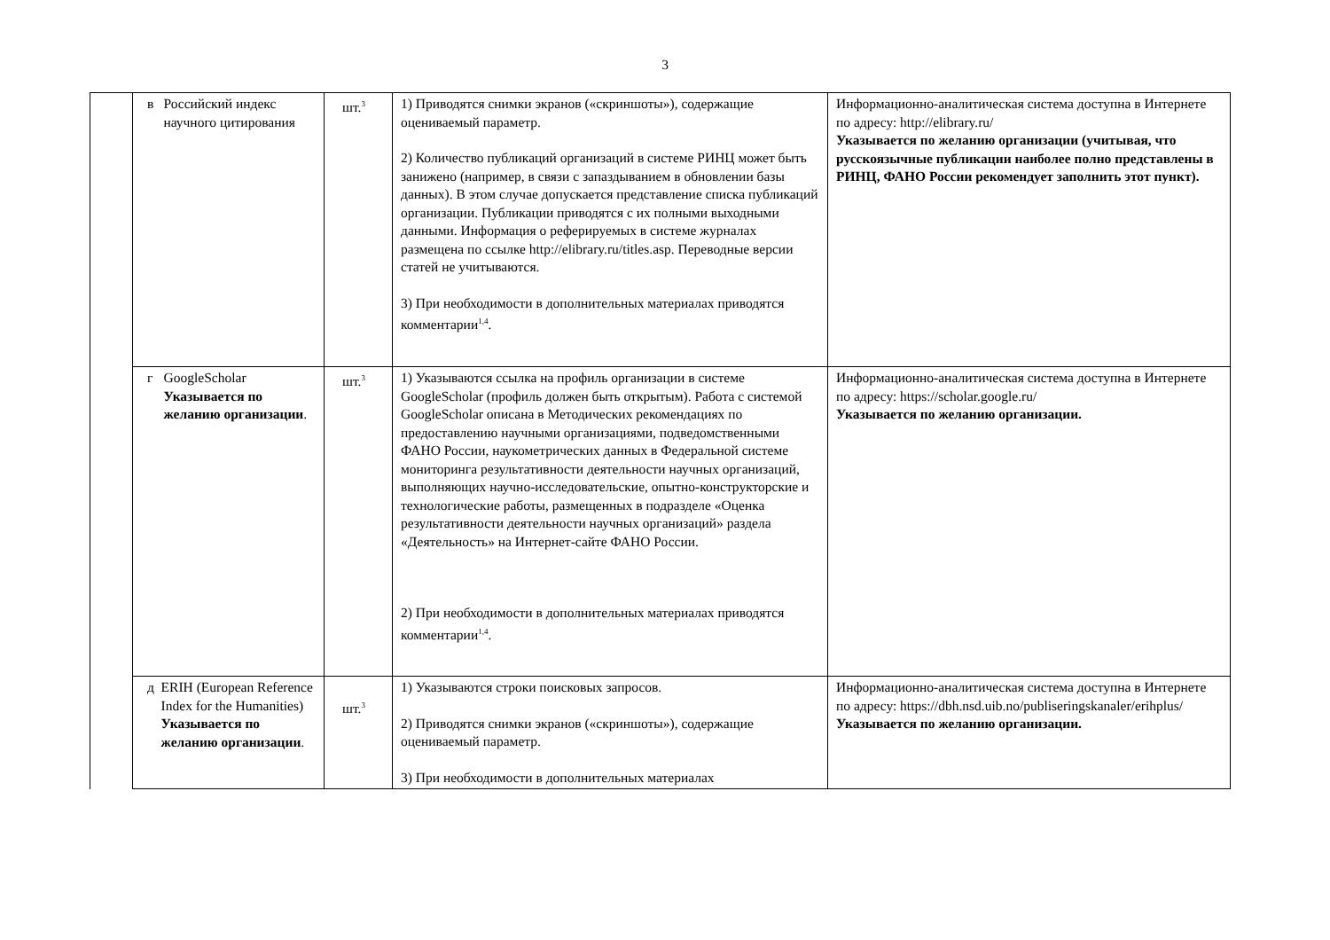3
| | в Российский индекс научного цитирования | шт.<sup>3</sup> | 1) Приводятся снимки экранов («скриншоты»), содержащие оцениваемый параметр. 2) Количество публикаций организаций в системе РИНЦ может быть занижено (например, в связи с запаздыванием в обновлении базы данных). В этом случае допускается представление списка публикаций организации. Публикации приводятся с их полными выходными данными. Информация о реферируемых в системе журналах размещена по ссылке http://elibrary.ru/titles.asp. Переводные версии статей не учитываются. 3) При необходимости в дополнительных материалах приводятся комментарии<sup>1,4</sup>. | Информационно-аналитическая система доступна в Интернете по адресу: http://elibrary.ru/ Указывается по желанию организации (учитывая, что русскоязычные публикации наиболее полно представлены в РИНЦ, ФАНО России рекомендует заполнить этот пункт). |
| | г GoogleScholar Указывается по желанию организации . | шт.<sup>3</sup> | 1) Указываются ссылка на профиль организации в системе GoogleScholar (профиль должен быть открытым). Работа с системой GoogleScholar описана в Методических рекомендациях по предоставлению научными организациями, подведомственными ФАНО России, наукометрических данных в Федеральной системе мониторинга результативности деятельности научных организаций, выполняющих научно-исследовательские, опытно-конструкторские и технологические работы, размещенных в подразделе «Оценка результативности деятельности научных организаций» раздела «Деятельность» на Интернет-сайте ФАНО России. 2) При необходимости в дополнительных материалах приводятся комментарии<sup>1,4</sup>. | Информационно-аналитическая система доступна в Интернете по адресу: https://scholar.google.ru/ Указывается по желанию организации. |
| | д ERIH (European Reference Index for the Humanities) Указывается по желанию организации . | шт.<sup>3</sup> | 1) Указываются строки поисковых запросов. 2) Приводятся снимки экранов («скриншоты»), содержащие оцениваемый параметр. 3) При необходимости в дополнительных материалах | Информационно-аналитическая система доступна в Интернете по адресу: https://dbh.nsd.uib.no/publiseringskanaler/erihplus/ Указывается по желанию организации. |